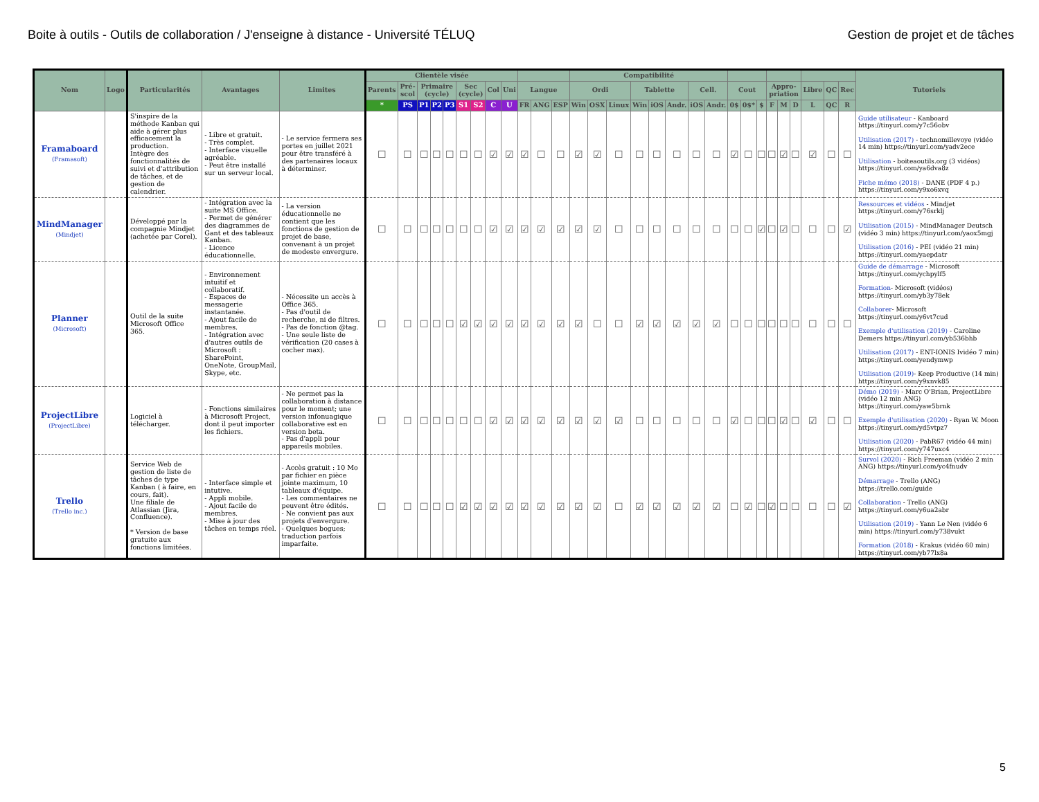Boite à outils - Outils de collaboration / J'enseigne à distance - Université TÉLUQ Gestion de projet et de tâches
| Nom | Logo | Particularités | Avantages | Limites | Clientèle visée | | | | | | | | | | | | Compatibilité | | | | | | | | | | | | | | | | | Tutoriels |
| --- | --- | --- | --- | --- | --- | --- | --- | --- | --- | --- | --- | --- | --- | --- | --- | --- | --- | --- | --- | --- | --- | --- | --- | --- | --- | --- | --- | --- | --- | --- | --- | --- | --- | --- |
| | | | | | Parents | Pré-scol | Primaire (cycle) | | | Sec (cycle) | | Col | Uni | Langue | | | Ordi | | | Tablette | | | Cell. | | Cout | | | Appro-priation | | | Libre | QC | Rec | |
| | | | | | * | PS | P1 | P2 | P3 | S1 | S2 | C | U | FR | ANG | ESP | Win | OSX | Linux | Win | iOS | Andr. | iOS | Andr. | 0$ | 0$* | $ | F | M | D | L | QC | R | |
| Framaboard (Framasoft) | | S'inspire de la méthode Kanban qui aide à gérer plus efficacement la production. Intègre des fonctionnalités de suivi et d'attribution de tâches, et de gestion de calendrier. | - Libre et gratuit. - Très complet. - Interface visuelle agréable. - Peut être installé sur un serveur local. | - Le service fermera ses portes en juillet 2021 pour être transféré à des partenaires locaux à déterminer. | ☐ | ☐ | ☐ | ☐ | ☐ | ☐ | ☐ | ☑ | ☑ | ☑ | ☐ | ☐ | ☑ | ☑ | ☐ | ☐ | ☐ | ☐ | ☐ | ☐ | ☑ | ☐ | ☐ | ☐ | ☑ | ☐ | ☑ | ☐ | ☐ | Guide utilisateur - Kanboard https://tinyurl.com/y7c56obv Utilisation (2017) - technomillevoye (vidéo 14 min) https://tinyurl.com/yadv2ece Utilisation - boiteaoutils.org (3 vidéos) https://tinyurl.com/ya6dva8z Fiche mémo (2018) - DANE (PDF 4 p.) https://tinyurl.com/y9xo6xvq |
| MindManager (Mindjet) | | Développé par la compagnie Mindjet (achetée par Corel). | - Intégration avec la suite MS Office. - Permet de générer des diagrammes de Gant et des tableaux Kanban. - Licence éducationnelle. | - La version éducationnelle ne contient que les fonctions de gestion de projet de base, convenant à un projet de modeste envergure. | ☐ | ☐ | ☐ | ☐ | ☐ | ☐ | ☐ | ☑ | ☑ | ☑ | ☑ | ☑ | ☑ | ☑ | ☐ | ☐ | ☐ | ☐ | ☐ | ☐ | ☐ | ☐ | ☑ | ☐ | ☑ | ☐ | ☐ | ☐ | ☑ | Ressources et vidéos - Mindjet https://tinyurl.com/y76srklj Utilisation (2015) - MindManager Deutsch (vidéo 3 min) https://tinyurl.com/yaox5mgj Utilisation (2016) - PEI (vidéo 21 min) https://tinyurl.com/yaepdatr |
| Planner (Microsoft) | | Outil de la suite Microsoft Office 365. | - Environnement intuitif et collaboratif. - Espaces de messagerie instantanée. - Ajout facile de membres. - Intégration avec d'autres outils de Microsoft : SharePoint, OneNote, GroupMail, Skype, etc. | - Nécessite un accès à Office 365. - Pas d'outil de recherche, ni de filtres. - Pas de fonction @tag. - Une seule liste de vérification (20 cases à cocher max). | ☐ | ☐ | ☐ | ☐ | ☐ | ☑ | ☑ | ☑ | ☑ | ☑ | ☑ | ☑ | ☑ | ☐ | ☐ | ☑ | ☑ | ☑ | ☑ | ☑ | ☐ | ☐ | ☐ | ☐ | ☐ | ☐ | ☐ | ☐ | ☐ | Guide de démarrage - Microsoft https://tinyurl.com/ychpylf5 Formation - Microsoft (vidéos) https://tinyurl.com/yb3y78ek Collaborer - Microsoft https://tinyurl.com/y6vt7cud Exemple d'utilisation (2019) - Caroline Demers https://tinyurl.com/yb536bhb Utilisation (2017) - ENT-IONIS Ividéo 7 min) https://tinyurl.com/yendymwp Utilisation (2019) - Keep Productive (14 min) https://tinyurl.com/y9xnvk85 |
| ProjectLibre (ProjectLibre) | | Logiciel à télécharger. | - Fonctions similaires à Microsoft Project, dont il peut importer les fichiers. | - Ne permet pas la collaboration à distance pour le moment; une version infonuagique collaborative est en version beta. - Pas d'appli pour appareils mobiles. | ☐ | ☐ | ☐ | ☐ | ☐ | ☐ | ☐ | ☑ | ☑ | ☑ | ☑ | ☑ | ☑ | ☑ | ☑ | ☐ | ☐ | ☐ | ☐ | ☐ | ☑ | ☐ | ☐ | ☐ | ☑ | ☐ | ☑ | ☐ | ☐ | Démo (2019) - Marc O'Brian, ProjectLibre (vidéo 12 min ANG) https://tinyurl.com/yaw5brnk Exemple d'utilisation (2020) - Ryan W. Moon https://tinyurl.com/yd5vtpz7 Utilisation (2020) - PabR67 (vidéo 44 min) https://tinyurl.com/y747uxc4 |
| Trello (Trello inc.) | | Service Web de gestion de liste de tâches de type Kanban ( à faire, en cours, fait). Une filiale de Atlassian (Jira, Confluence). * Version de base gratuite aux fonctions limitées. | - Interface simple et intutive. - Appli mobile. - Ajout facile de membres. - Mise à jour des tâches en temps réel. | - Accès gratuit : 10 Mo par fichier en pièce jointe maximum, 10 tableaux d'équipe. - Les commentaires ne peuvent être édités. - Ne convient pas aux projets d'envergure. - Quelques bogues; traduction parfois imparfaite. | ☐ | ☐ | ☐ | ☐ | ☐ | ☑ | ☑ | ☑ | ☑ | ☑ | ☑ | ☑ | ☑ | ☑ | ☐ | ☑ | ☑ | ☑ | ☑ | ☑ | ☐ | ☑ | ☐ | ☑ | ☐ | ☐ | ☐ | ☐ | ☑ | Survol (2020) - Rich Freeman (vidéo 2 min ANG) https://tinyurl.com/yc4fnudv Démarrage - Trello (ANG) https://trello.com/guide Collaboration - Trello (ANG) https://tinyurl.com/y6ua2abr Utilisation (2019) - Yann Le Nen (vidéo 6 min) https://tinyurl.com/y738vukt Formation (2018) - Krakus (vidéo 60 min) https://tinyurl.com/yb77lx8a |
5